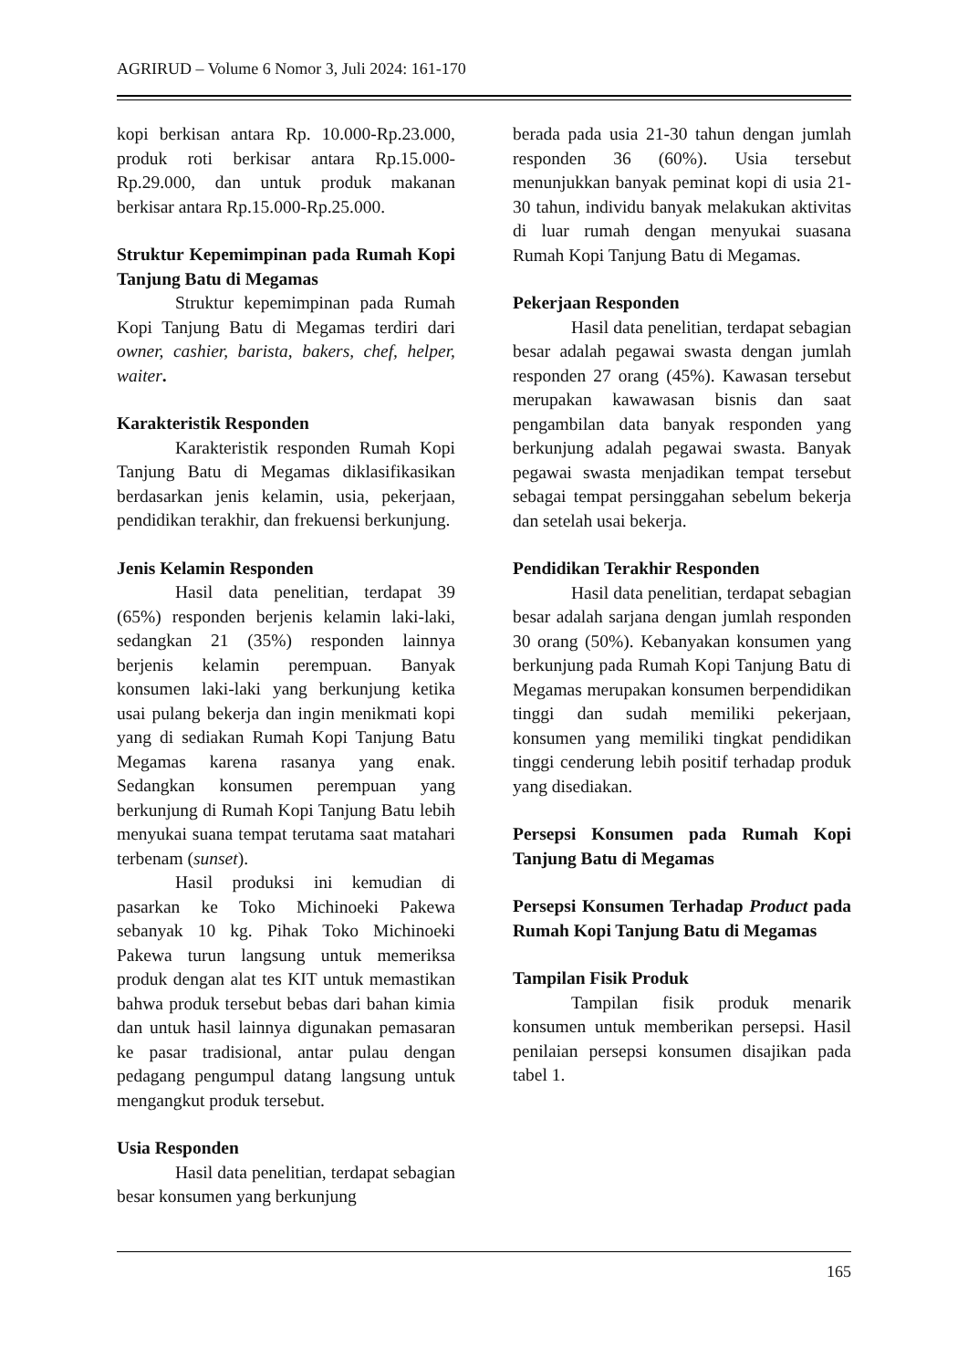AGRIRUD – Volume 6 Nomor 3, Juli 2024: 161-170
kopi berkisan antara Rp. 10.000-Rp.23.000, produk roti berkisar antara Rp.15.000-Rp.29.000, dan untuk produk makanan berkisar antara Rp.15.000-Rp.25.000.
Struktur Kepemimpinan pada Rumah Kopi Tanjung Batu di Megamas
Struktur kepemimpinan pada Rumah Kopi Tanjung Batu di Megamas terdiri dari owner, cashier, barista, bakers, chef, helper, waiter.
Karakteristik Responden
Karakteristik responden Rumah Kopi Tanjung Batu di Megamas diklasifikasikan berdasarkan jenis kelamin, usia, pekerjaan, pendidikan terakhir, dan frekuensi berkunjung.
Jenis Kelamin Responden
Hasil data penelitian, terdapat 39 (65%) responden berjenis kelamin laki-laki, sedangkan 21 (35%) responden lainnya berjenis kelamin perempuan. Banyak konsumen laki-laki yang berkunjung ketika usai pulang bekerja dan ingin menikmati kopi yang di sediakan Rumah Kopi Tanjung Batu Megamas karena rasanya yang enak. Sedangkan konsumen perempuan yang berkunjung di Rumah Kopi Tanjung Batu lebih menyukai suana tempat terutama saat matahari terbenam (sunset).
Hasil produksi ini kemudian di pasarkan ke Toko Michinoeki Pakewa sebanyak 10 kg. Pihak Toko Michinoeki Pakewa turun langsung untuk memeriksa produk dengan alat tes KIT untuk memastikan bahwa produk tersebut bebas dari bahan kimia dan untuk hasil lainnya digunakan pemasaran ke pasar tradisional, antar pulau dengan pedagang pengumpul datang langsung untuk mengangkut produk tersebut.
Usia Responden
Hasil data penelitian, terdapat sebagian besar konsumen yang berkunjung
berada pada usia 21-30 tahun dengan jumlah responden 36 (60%). Usia tersebut menunjukkan banyak peminat kopi di usia 21-30 tahun, individu banyak melakukan aktivitas di luar rumah dengan menyukai suasana Rumah Kopi Tanjung Batu di Megamas.
Pekerjaan Responden
Hasil data penelitian, terdapat sebagian besar adalah pegawai swasta dengan jumlah responden 27 orang (45%). Kawasan tersebut merupakan kawawasan bisnis dan saat pengambilan data banyak responden yang berkunjung adalah pegawai swasta. Banyak pegawai swasta menjadikan tempat tersebut sebagai tempat persinggahan sebelum bekerja dan setelah usai bekerja.
Pendidikan Terakhir Responden
Hasil data penelitian, terdapat sebagian besar adalah sarjana dengan jumlah responden 30 orang (50%). Kebanyakan konsumen yang berkunjung pada Rumah Kopi Tanjung Batu di Megamas merupakan konsumen berpendidikan tinggi dan sudah memiliki pekerjaan, konsumen yang memiliki tingkat pendidikan tinggi cenderung lebih positif terhadap produk yang disediakan.
Persepsi Konsumen pada Rumah Kopi Tanjung Batu di Megamas
Persepsi Konsumen Terhadap Product pada Rumah Kopi Tanjung Batu di Megamas
Tampilan Fisik Produk
Tampilan fisik produk menarik konsumen untuk memberikan persepsi. Hasil penilaian persepsi konsumen disajikan pada tabel 1.
165